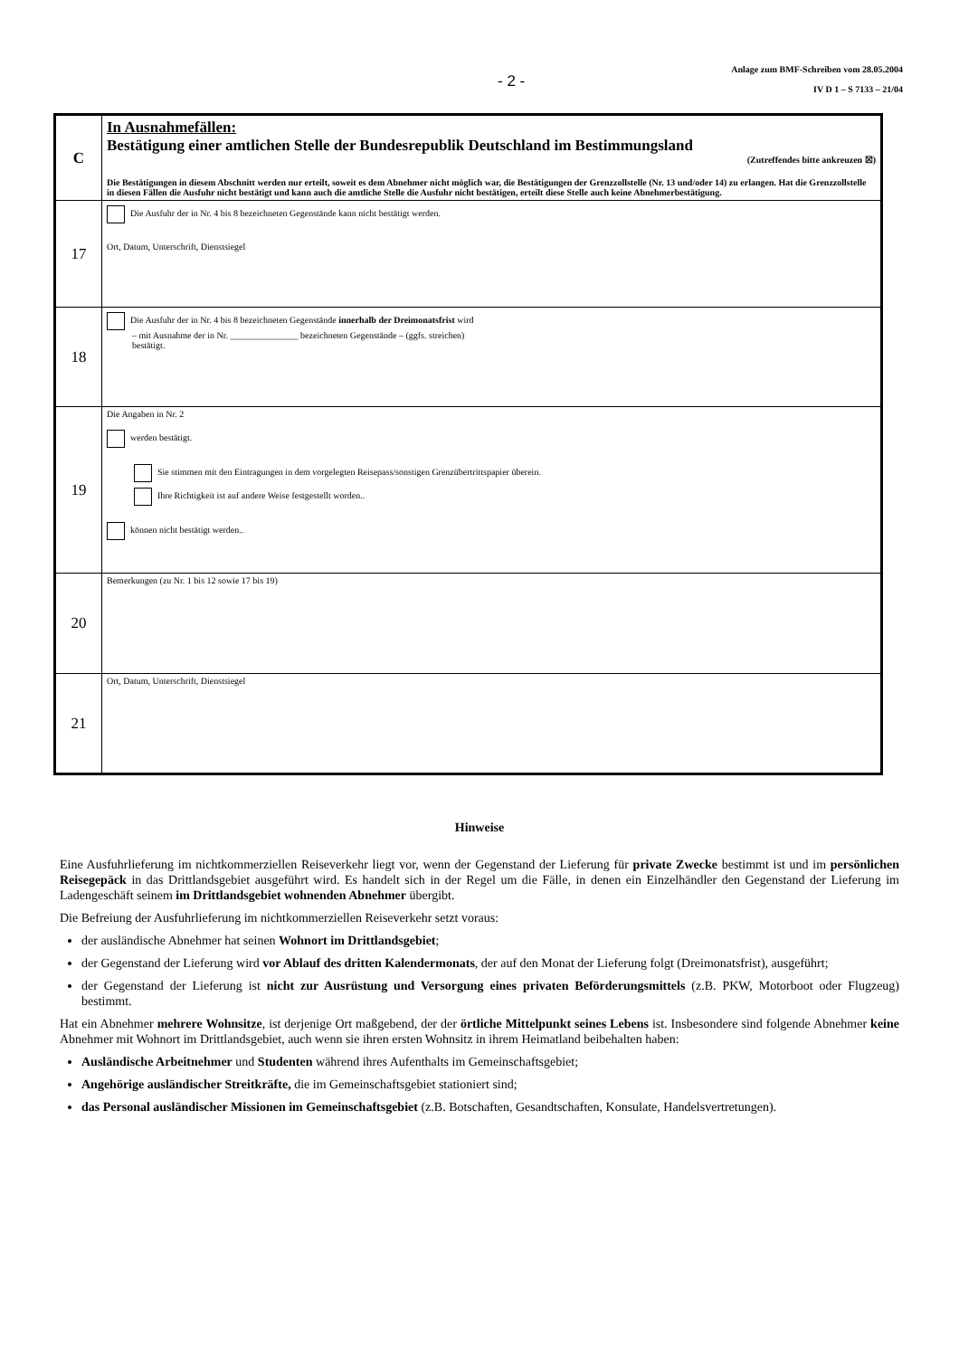- 2 -
Anlage zum BMF-Schreiben vom 28.05.2004
IV D 1 – S 7133 – 21/04
| C | In Ausnahmefällen: Bestätigung einer amtlichen Stelle der Bundesrepublik Deutschland im Bestimmungsland (Zutreffendes bitte ankreuzen ☒) Die Bestätigungen in diesem Abschnitt werden nur erteilt, soweit es dem Abnehmer nicht möglich war, die Bestätigungen der Grenzzollstelle (Nr. 13 und/oder 14) zu erlangen. Hat die Grenzzollstelle in diesen Fällen die Ausfuhr nicht bestätigt und kann auch die amtliche Stelle die Ausfuhr nicht bestätigen, erteilt diese Stelle auch keine Abnehmerbestätigung. |
| 17 | Die Ausfuhr der in Nr. 4 bis 8 bezeichneten Gegenstände kann nicht bestätigt werden. Ort, Datum, Unterschrift, Dienstsiegel |
| 18 | Die Ausfuhr der in Nr. 4 bis 8 bezeichneten Gegenstände innerhalb der Dreimonatsfrist wird – mit Ausnahme der in Nr. _______________ bezeichneten Gegenstände – (ggfs. streichen) bestätigt. |
| 19 | Die Angaben in Nr. 2 werden bestätigt. Sie stimmen mit den Eintragungen in dem vorgelegten Reisepass/sonstigen Grenzübertrittspapier überein. Ihre Richtigkeit ist auf andere Weise festgestellt worden.. können nicht bestätigt werden.. |
| 20 | Bemerkungen (zu Nr. 1 bis 12 sowie 17 bis 19) |
| 21 | Ort, Datum, Unterschrift, Dienstsiegel |
Hinweise
Eine Ausfuhrlieferung im nichtkommerziellen Reiseverkehr liegt vor, wenn der Gegenstand der Lieferung für private Zwecke bestimmt ist und im persönlichen Reisegepäck in das Drittlandsgebiet ausgeführt wird. Es handelt sich in der Regel um die Fälle, in denen ein Einzelhändler den Gegenstand der Lieferung im Ladengeschäft seinem im Drittlandsgebiet wohnenden Abnehmer übergibt.
Die Befreiung der Ausfuhrlieferung im nichtkommerziellen Reiseverkehr setzt voraus:
der ausländische Abnehmer hat seinen Wohnort im Drittlandsgebiet;
der Gegenstand der Lieferung wird vor Ablauf des dritten Kalendermonats, der auf den Monat der Lieferung folgt (Dreimonatsfrist), ausgeführt;
der Gegenstand der Lieferung ist nicht zur Ausrüstung und Versorgung eines privaten Beförderungsmittels (z.B. PKW, Motorboot oder Flugzeug) bestimmt.
Hat ein Abnehmer mehrere Wohnsitze, ist derjenige Ort maßgebend, der der örtliche Mittelpunkt seines Lebens ist. Insbesondere sind folgende Abnehmer keine Abnehmer mit Wohnort im Drittlandsgebiet, auch wenn sie ihren ersten Wohnsitz in ihrem Heimatland beibehalten haben:
Ausländische Arbeitnehmer und Studenten während ihres Aufenthalts im Gemeinschaftsgebiet;
Angehörige ausländischer Streitkräfte, die im Gemeinschaftsgebiet stationiert sind;
das Personal ausländischer Missionen im Gemeinschaftsgebiet (z.B. Botschaften, Gesandtschaften, Konsulate, Handelsvertretungen).